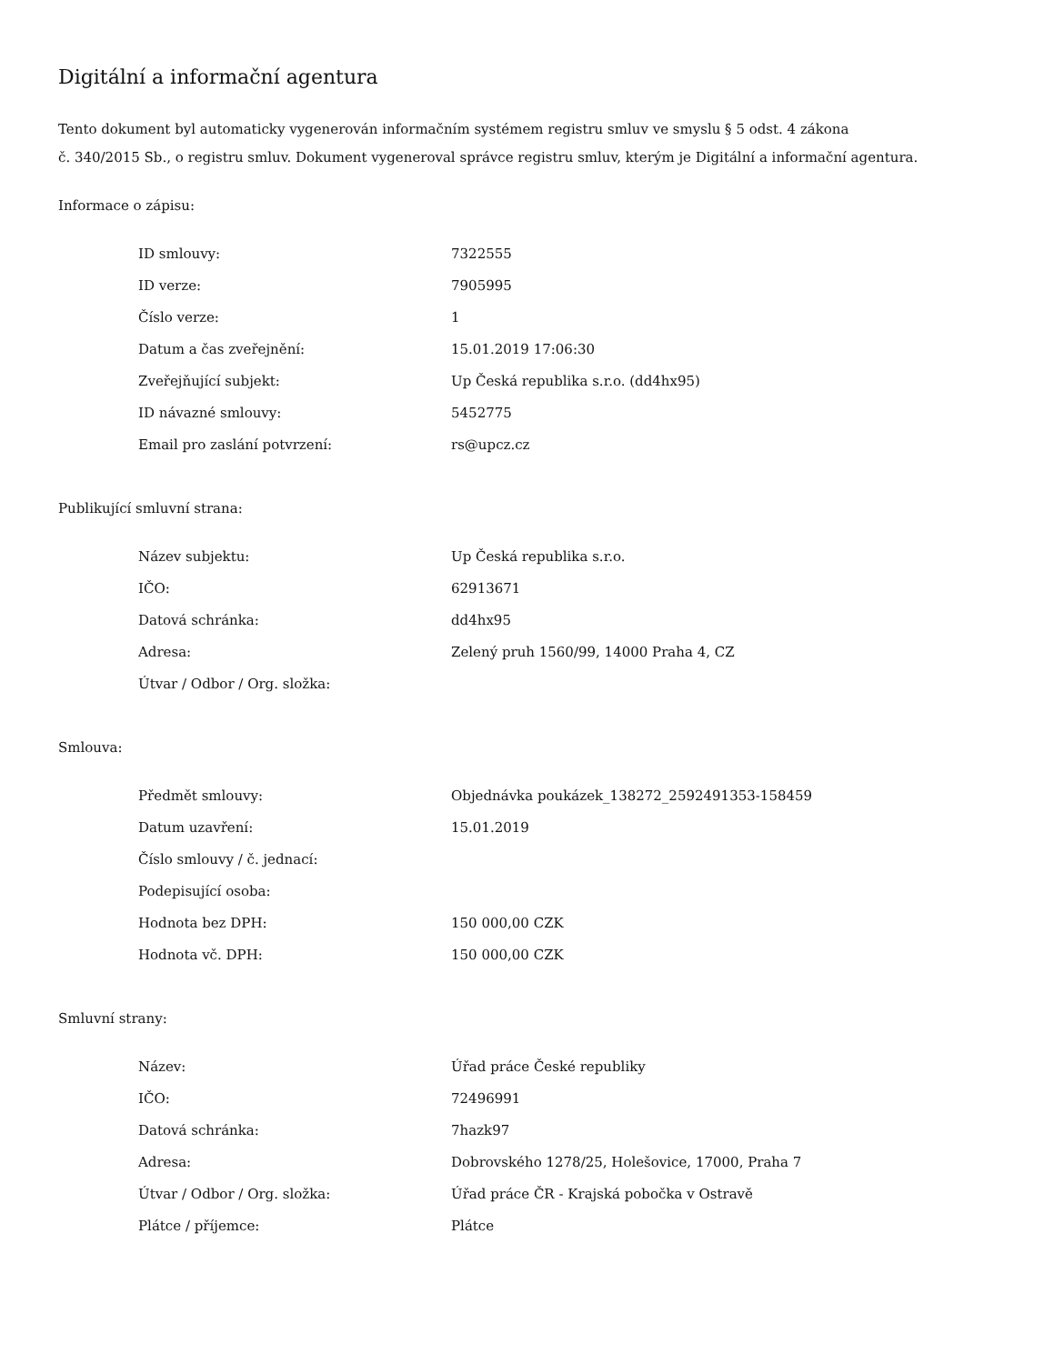Digitální a informační agentura
Tento dokument byl automaticky vygenerován informačním systémem registru smluv ve smyslu § 5 odst. 4 zákona
č. 340/2015 Sb., o registru smluv. Dokument vygeneroval správce registru smluv, kterým je Digitální a informační agentura.
Informace o zápisu:
| ID smlouvy: | 7322555 |
| ID verze: | 7905995 |
| Číslo verze: | 1 |
| Datum a čas zveřejnění: | 15.01.2019 17:06:30 |
| Zveřejňující subjekt: | Up Česká republika s.r.o. (dd4hx95) |
| ID návazné smlouvy: | 5452775 |
| Email pro zaslání potvrzení: | rs@upcz.cz |
Publikující smluvní strana:
| Název subjektu: | Up Česká republika s.r.o. |
| IČO: | 62913671 |
| Datová schránka: | dd4hx95 |
| Adresa: | Zelený pruh 1560/99, 14000 Praha 4, CZ |
| Útvar / Odbor / Org. složka: | |
Smlouva:
| Předmět smlouvy: | Objednávka poukázek_138272_2592491353-158459 |
| Datum uzavření: | 15.01.2019 |
| Číslo smlouvy / č. jednací: | |
| Podepisující osoba: | |
| Hodnota bez DPH: | 150 000,00 CZK |
| Hodnota vč. DPH: | 150 000,00 CZK |
Smluvní strany:
| Název: | Úřad práce České republiky |
| IČO: | 72496991 |
| Datová schránka: | 7hazk97 |
| Adresa: | Dobrovského 1278/25, Holešovice, 17000, Praha 7 |
| Útvar / Odbor / Org. složka: | Úřad práce ČR - Krajská pobočka v Ostravě |
| Plátce / příjemce: | Plátce |